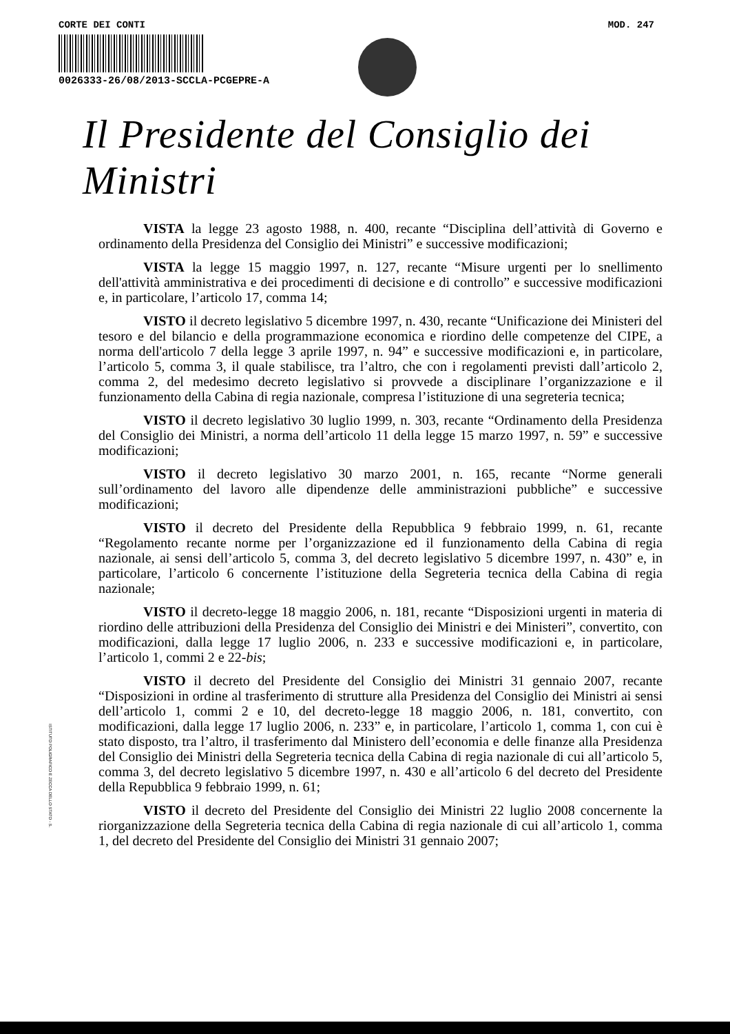CORTE DEI CONTI MOD. 247
0026333-26/08/2013-SCCLA-PCGEPRE-A
Il Presidente del Consiglio dei Ministri
VISTA la legge 23 agosto 1988, n. 400, recante “Disciplina dell’attività di Governo e ordinamento della Presidenza del Consiglio dei Ministri” e successive modificazioni;
VISTA la legge 15 maggio 1997, n. 127, recante “Misure urgenti per lo snellimento dell'attività amministrativa e dei procedimenti di decisione e di controllo” e successive modificazioni e, in particolare, l’articolo 17, comma 14;
VISTO il decreto legislativo 5 dicembre 1997, n. 430, recante “Unificazione dei Ministeri del tesoro e del bilancio e della programmazione economica e riordino delle competenze del CIPE, a norma dell'articolo 7 della legge 3 aprile 1997, n. 94” e successive modificazioni e, in particolare, l’articolo 5, comma 3, il quale stabilisce, tra l’altro, che con i regolamenti previsti dall’articolo 2, comma 2, del medesimo decreto legislativo si provvede a disciplinare l’organizzazione e il funzionamento della Cabina di regia nazionale, compresa l’istituzione di una segreteria tecnica;
VISTO il decreto legislativo 30 luglio 1999, n. 303, recante “Ordinamento della Presidenza del Consiglio dei Ministri, a norma dell’articolo 11 della legge 15 marzo 1997, n. 59” e successive modificazioni;
VISTO il decreto legislativo 30 marzo 2001, n. 165, recante “Norme generali sull’ordinamento del lavoro alle dipendenze delle amministrazioni pubbliche” e successive modificazioni;
VISTO il decreto del Presidente della Repubblica 9 febbraio 1999, n. 61, recante “Regolamento recante norme per l’organizzazione ed il funzionamento della Cabina di regia nazionale, ai sensi dell’articolo 5, comma 3, del decreto legislativo 5 dicembre 1997, n. 430” e, in particolare, l’articolo 6 concernente l’istituzione della Segreteria tecnica della Cabina di regia nazionale;
VISTO il decreto-legge 18 maggio 2006, n. 181, recante “Disposizioni urgenti in materia di riordino delle attribuzioni della Presidenza del Consiglio dei Ministri e dei Ministeri”, convertito, con modificazioni, dalla legge 17 luglio 2006, n. 233 e successive modificazioni e, in particolare, l’articolo 1, commi 2 e 22-bis;
VISTO il decreto del Presidente del Consiglio dei Ministri 31 gennaio 2007, recante “Disposizioni in ordine al trasferimento di strutture alla Presidenza del Consiglio dei Ministri ai sensi dell’articolo 1, commi 2 e 10, del decreto-legge 18 maggio 2006, n. 181, convertito, con modificazioni, dalla legge 17 luglio 2006, n. 233” e, in particolare, l’articolo 1, comma 1, con cui è stato disposto, tra l’altro, il trasferimento dal Ministero dell’economia e delle finanze alla Presidenza del Consiglio dei Ministri della Segreteria tecnica della Cabina di regia nazionale di cui all’articolo 5, comma 3, del decreto legislativo 5 dicembre 1997, n. 430 e all’articolo 6 del decreto del Presidente della Repubblica 9 febbraio 1999, n. 61;
VISTO il decreto del Presidente del Consiglio dei Ministri 22 luglio 2008 concernente la riorganizzazione della Segreteria tecnica della Cabina di regia nazionale di cui all’articolo 1, comma 1, del decreto del Presidente del Consiglio dei Ministri 31 gennaio 2007;
ISTITUTO POLIGRAFICO E ZECCA DELLO STATO - S.